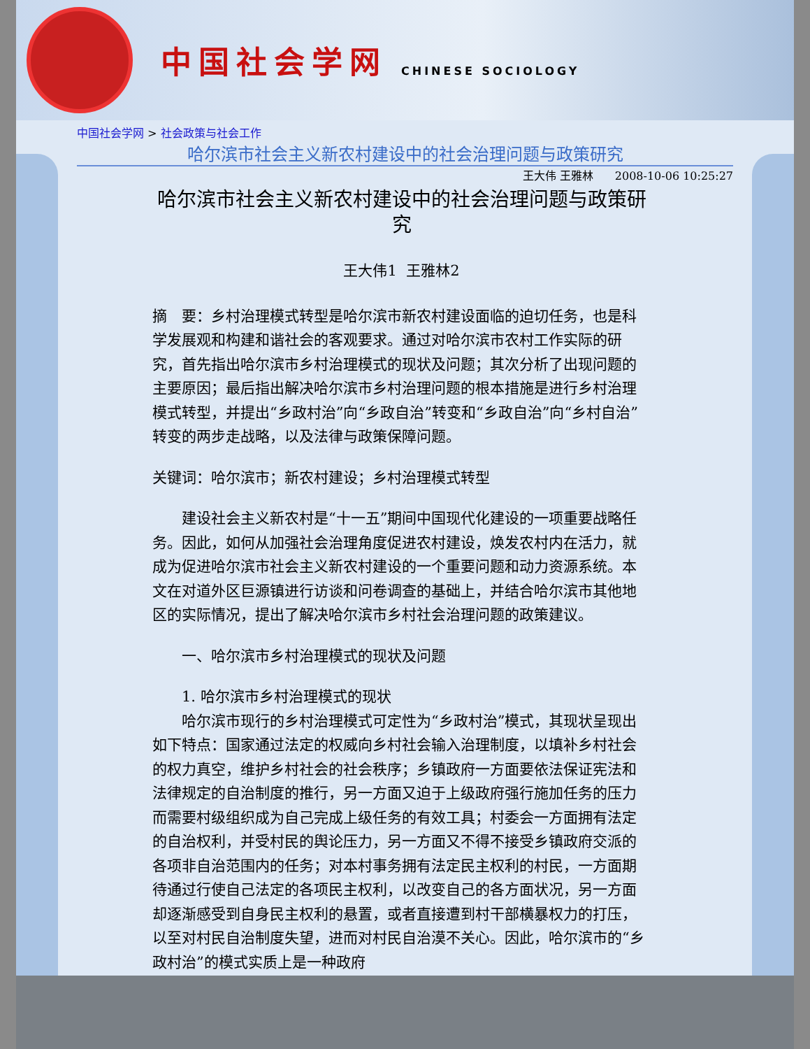中国社会学网
CHINESE SOCIOLOGY
中国社会学网 > 社会政策与社会工作
哈尔滨市社会主义新农村建设中的社会治理问题与政策研究
王大伟 王雅林 2008-10-06 10:25:27
哈尔滨市社会主义新农村建设中的社会治理问题与政策研究
王大伟1 王雅林2
摘　要：乡村治理模式转型是哈尔滨市新农村建设面临的迫切任务，也是科学发展观和构建和谐社会的客观要求。通过对哈尔滨市农村工作实际的研究，首先指出哈尔滨市乡村治理模式的现状及问题；其次分析了出现问题的主要原因；最后指出解决哈尔滨市乡村治理问题的根本措施是进行乡村治理模式转型，并提出“乡政村治”向“乡政自治”转变和“乡政自治”向“乡村自治”转变的两步走战略，以及法律与政策保障问题。
关键词：哈尔滨市；新农村建设；乡村治理模式转型
建设社会主义新农村是“十一五”期间中国现代化建设的一项重要战略任务。因此，如何从加强社会治理角度促进农村建设，焕发农村内在活力，就成为促进哈尔滨市社会主义新农村建设的一个重要问题和动力资源系统。本文在对道外区巨源镇进行访谈和问卷调查的基础上，并结合哈尔滨市其他地区的实际情况，提出了解决哈尔滨市乡村社会治理问题的政策建议。
一、哈尔滨市乡村治理模式的现状及问题
1. 哈尔滨市乡村治理模式的现状
哈尔滨市现行的乡村治理模式可定性为“乡政村治”模式，其现状呈现出如下特点：国家通过法定的权威向乡村社会输入治理制度，以填补乡村社会的权力真空，维护乡村社会的社会秩序；乡镇政府一方面要依法保证宪法和法律规定的自治制度的推行，另一方面又迫于上级政府强行施加任务的压力而需要村级组织成为自己完成上级任务的有效工具；村委会一方面拥有法定的自治权利，并受村民的舆论压力，另一方面又不得不接受乡镇政府交派的各项非自治范围内的任务；对本村事务拥有法定民主权利的村民，一方面期待通过行使自己法定的各项民主权利，以改变自己的各方面状况，另一方面却逐渐感受到自身民主权利的悬置，或者直接遭到村干部横暴权力的打压，以至对村民自治制度失望，进而对村民自治漠不关心。因此，哈尔滨市的“乡政村治”的模式实质上是一种政府